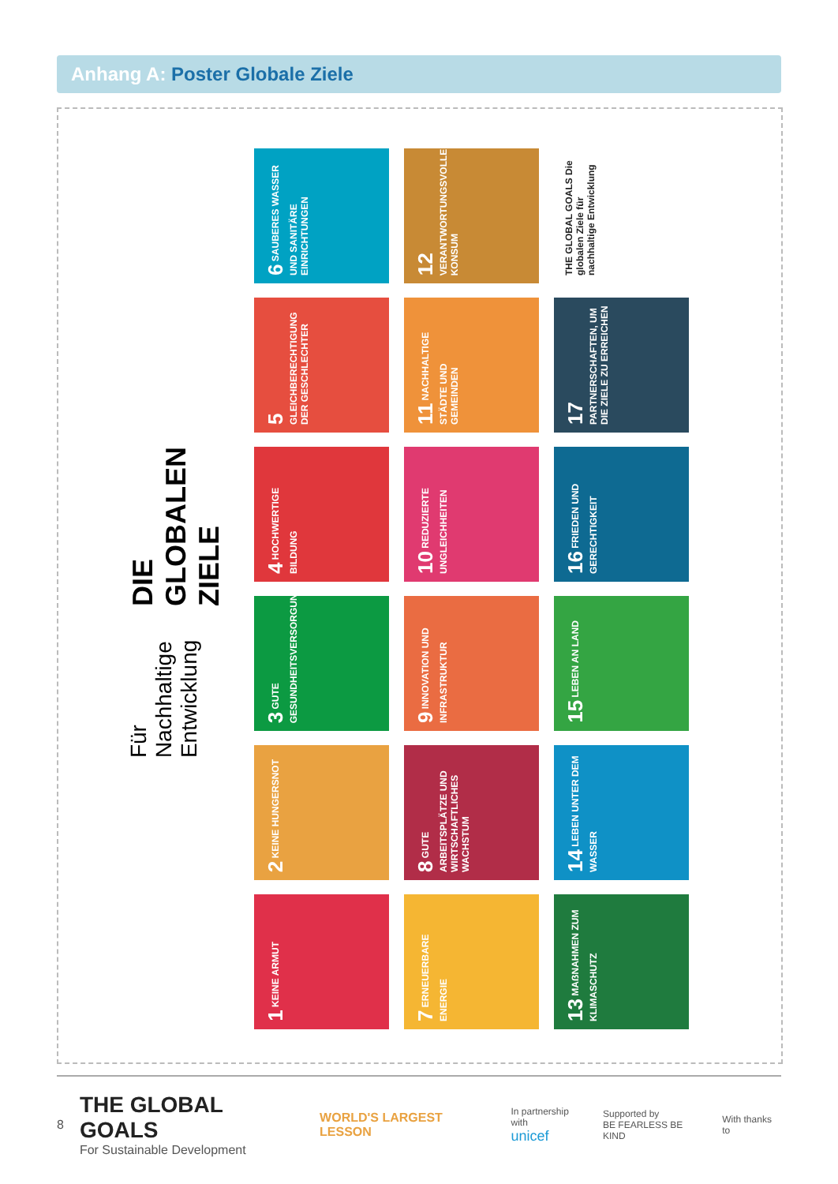Anhang A: Poster Globale Ziele
DIE GLOBALEN ZIELE
Für Nachhaltige Entwicklung
6 SAUBERES WASSER UND SANITÄRE EINRICHTUNGEN
12 VERANTWORTUNGSVOLLER KONSUM
THE GLOBAL GOALS Die globalen Ziele für nachhaltige Entwicklung
5 GLEICHBERECHTIGUNG DER GESCHLECHTER
11 NACHHALTIGE STÄDTE UND GEMEINDEN
17 PARTNERSCHAFTEN, UM DIE ZIELE ZU ERREICHEN
4 HOCHWERTIGE BILDUNG
10 REDUZIERTE UNGLEICHHEITEN
16 FRIEDEN UND GERECHTIGKEIT
3 GUTE GESUNDHEITSVERSORGUNG
9 INNOVATION UND INFRASTRUKTUR
15 LEBEN AN LAND
2 KEINE HUNGERSNOT
8 GUTE ARBEITSPLÄTZE UND WIRTSCHAFTLICHES WACHSTUM
14 LEBEN UNTER DEM WASSER
1 KEINE ARMUT
7 ERNEUERBARE ENERGIE
13 MAẞNAHMEN ZUM KLIMASCHUTZ
8
THE GLOBAL GOALS
For Sustainable Development
WORLD'S LARGEST LESSON
In partnership with
unicef
Supported by
BE FEARLESS BE KIND
With thanks to